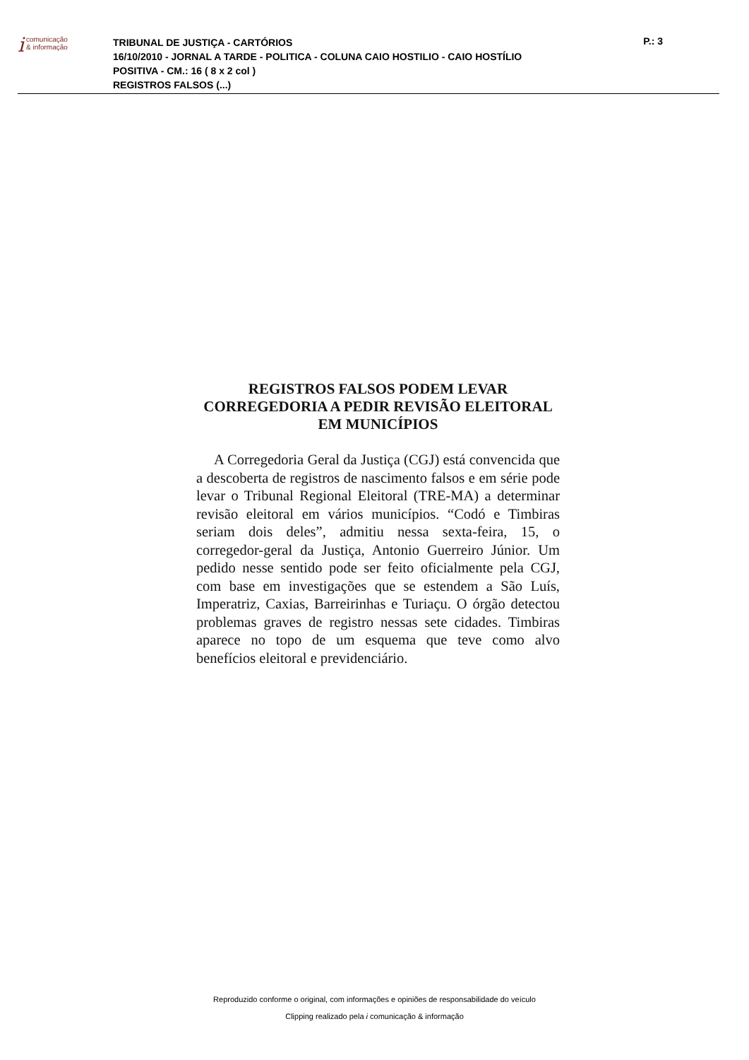icomunicação
& informação
TRIBUNAL DE JUSTIÇA - CARTÓRIOS
16/10/2010 - JORNAL A TARDE - POLITICA - COLUNA CAIO HOSTILIO - CAIO HOSTÍLIO
POSITIVA - CM.: 16 ( 8 x 2 col )
REGISTROS FALSOS (...)
P.: 3
REGISTROS FALSOS PODEM LEVAR CORREGEDORIA A PEDIR REVISÃO ELEITORAL EM MUNICÍPIOS
A Corregedoria Geral da Justiça (CGJ) está convencida que a descoberta de registros de nascimento falsos e em série pode levar o Tribunal Regional Eleitoral (TRE-MA) a determinar revisão eleitoral em vários municípios. “Codó e Timbiras seriam dois deles”, admitiu nessa sexta-feira, 15, o corregedor-geral da Justiça, Antonio Guerreiro Júnior. Um pedido nesse sentido pode ser feito oficialmente pela CGJ, com base em investigações que se estendem a São Luís, Imperatriz, Caxias, Barreirinhas e Turiaçu. O órgão detectou problemas graves de registro nessas sete cidades. Timbiras aparece no topo de um esquema que teve como alvo benefícios eleitoral e previdenciário.
Reproduzido conforme o original, com informações e opiniões de responsabilidade do veículo
Clipping realizado pela i comunicação & informação